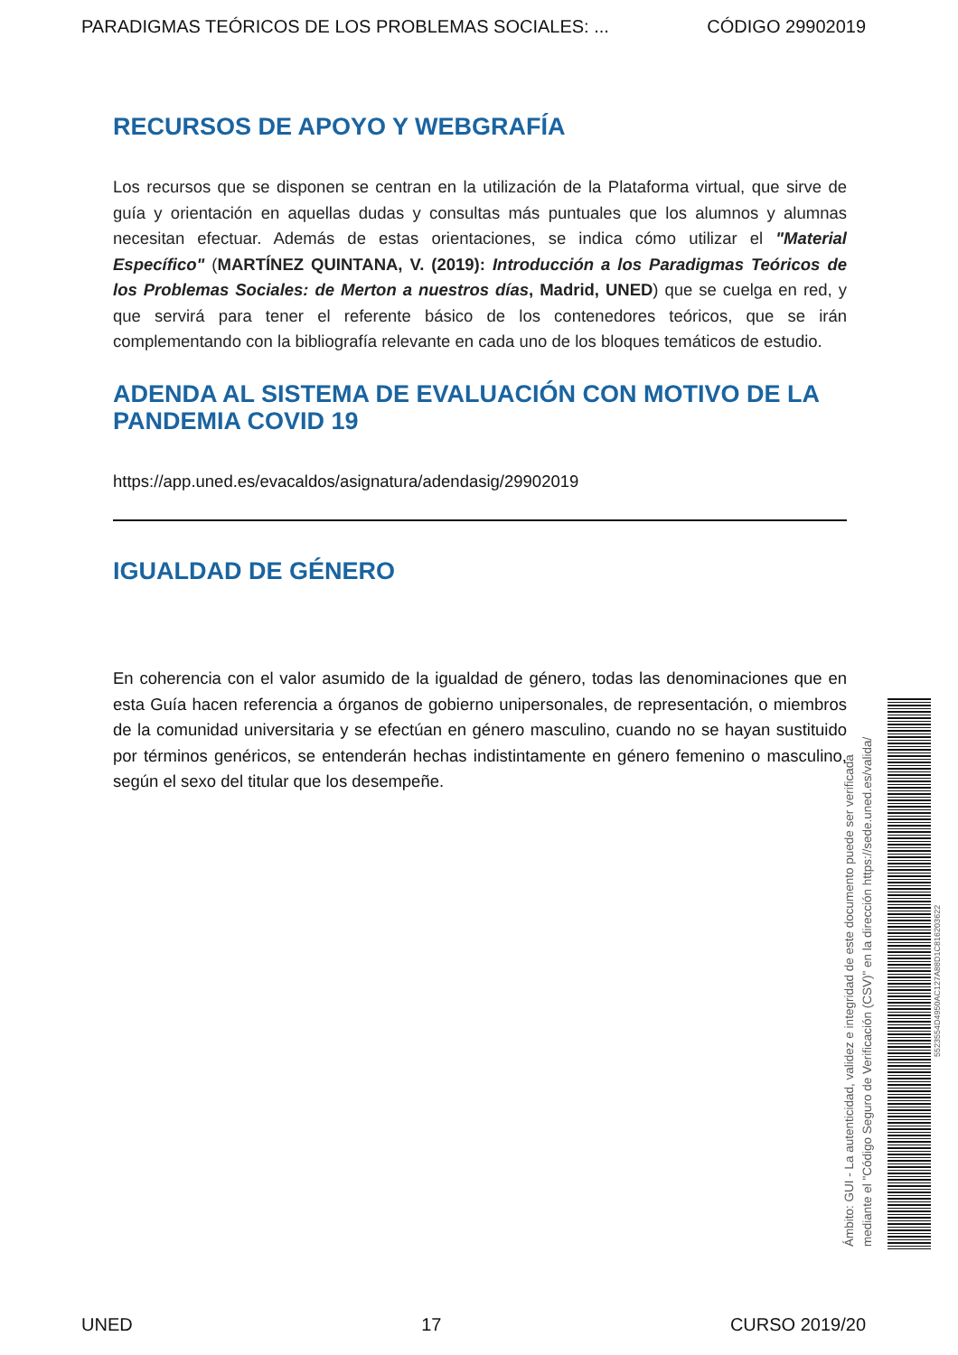PARADIGMAS TEÓRICOS DE LOS PROBLEMAS SOCIALES: ... CÓDIGO 29902019
RECURSOS DE APOYO Y WEBGRAFÍA
Los recursos que se disponen se centran en la utilización de la Plataforma virtual, que sirve de guía y orientación en aquellas dudas y consultas más puntuales que los alumnos y alumnas necesitan efectuar. Además de estas orientaciones, se indica cómo utilizar el "Material Específico" (MARTÍNEZ QUINTANA, V. (2019): Introducción a los Paradigmas Teóricos de los Problemas Sociales: de Merton a nuestros días, Madrid, UNED) que se cuelga en red, y que servirá para tener el referente básico de los contenedores teóricos, que se irán complementando con la bibliografía relevante en cada uno de los bloques temáticos de estudio.
ADENDA AL SISTEMA DE EVALUACIÓN CON MOTIVO DE LA PANDEMIA COVID 19
https://app.uned.es/evacaldos/asignatura/adendasig/29902019
IGUALDAD DE GÉNERO
En coherencia con el valor asumido de la igualdad de género, todas las denominaciones que en esta Guía hacen referencia a órganos de gobierno unipersonales, de representación, o miembros de la comunidad universitaria y se efectúan en género masculino, cuando no se hayan sustituido por términos genéricos, se entenderán hechas indistintamente en género femenino o masculino, según el sexo del titular que los desempeñe.
Ámbito: GUI - La autenticidad, validez e integridad de este documento puede ser verificada
mediante el "Código Seguro de Verificación (CSV)" en la dirección https://sede.uned.es/valida/
5523554D4950AC127A88D1C816203622
UNED 17 CURSO 2019/20